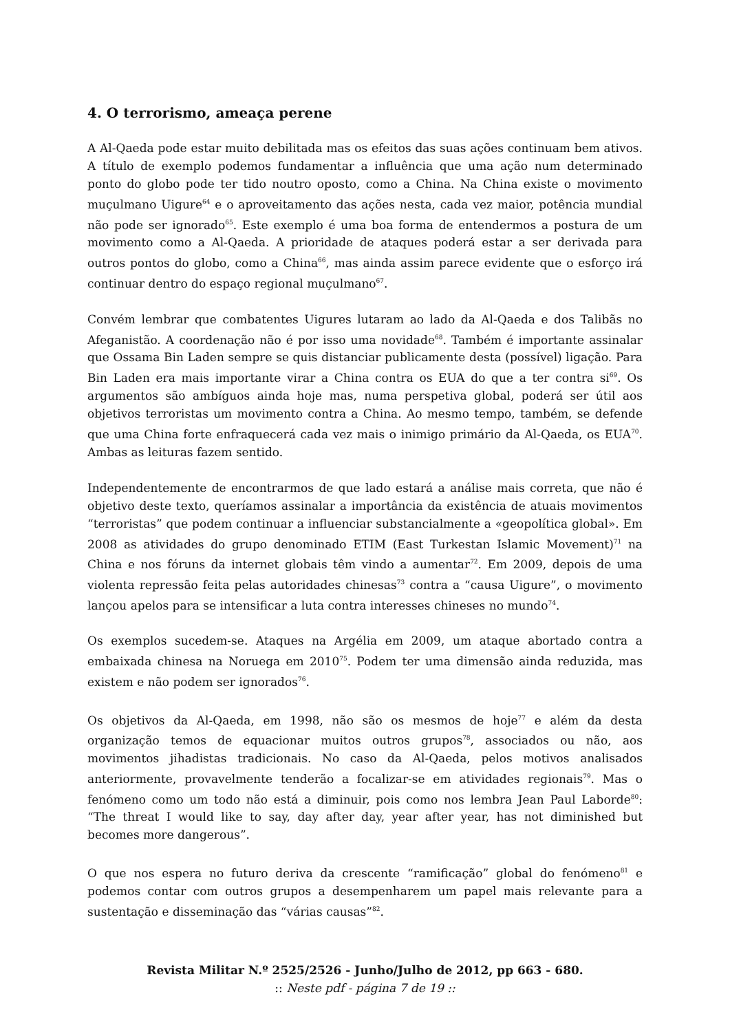4. O terrorismo, ameaça perene
A Al-Qaeda pode estar muito debilitada mas os efeitos das suas ações continuam bem ativos. A título de exemplo podemos fundamentar a influência que uma ação num determinado ponto do globo pode ter tido noutro oposto, como a China. Na China existe o movimento muçulmano Uigure<sup>64</sup> e o aproveitamento das ações nesta, cada vez maior, potência mundial não pode ser ignorado<sup>65</sup>. Este exemplo é uma boa forma de entendermos a postura de um movimento como a Al-Qaeda. A prioridade de ataques poderá estar a ser derivada para outros pontos do globo, como a China<sup>66</sup>, mas ainda assim parece evidente que o esforço irá continuar dentro do espaço regional muçulmano<sup>67</sup>.
Convém lembrar que combatentes Uigures lutaram ao lado da Al-Qaeda e dos Talibãs no Afeganistão. A coordenação não é por isso uma novidade<sup>68</sup>. Também é importante assinalar que Ossama Bin Laden sempre se quis distanciar publicamente desta (possível) ligação. Para Bin Laden era mais importante virar a China contra os EUA do que a ter contra si<sup>69</sup>. Os argumentos são ambíguos ainda hoje mas, numa perspetiva global, poderá ser útil aos objetivos terroristas um movimento contra a China. Ao mesmo tempo, também, se defende que uma China forte enfraquecerá cada vez mais o inimigo primário da Al-Qaeda, os EUA<sup>70</sup>. Ambas as leituras fazem sentido.
Independentemente de encontrarmos de que lado estará a análise mais correta, que não é objetivo deste texto, queríamos assinalar a importância da existência de atuais movimentos “terroristas” que podem continuar a influenciar substancialmente a «geopolítica global». Em 2008 as atividades do grupo denominado ETIM (East Turkestan Islamic Movement)<sup>71</sup> na China e nos fóruns da internet globais têm vindo a aumentar<sup>72</sup>. Em 2009, depois de uma violenta repressão feita pelas autoridades chinesas<sup>73</sup> contra a “causa Uigure”, o movimento lançou apelos para se intensificar a luta contra interesses chineses no mundo<sup>74</sup>.
Os exemplos sucedem-se. Ataques na Argélia em 2009, um ataque abortado contra a embaixada chinesa na Noruega em 2010<sup>75</sup>. Podem ter uma dimensão ainda reduzida, mas existem e não podem ser ignorados<sup>76</sup>.
Os objetivos da Al-Qaeda, em 1998, não são os mesmos de hoje<sup>77</sup> e além da desta organização temos de equacionar muitos outros grupos<sup>78</sup>, associados ou não, aos movimentos jihadistas tradicionais. No caso da Al-Qaeda, pelos motivos analisados anteriormente, provavelmente tenderão a focalizar-se em atividades regionais<sup>79</sup>. Mas o fenómeno como um todo não está a diminuir, pois como nos lembra Jean Paul Laborde<sup>80</sup>: “The threat I would like to say, day after day, year after year, has not diminished but becomes more dangerous”.
O que nos espera no futuro deriva da crescente “ramificação” global do fenómeno<sup>81</sup> e podemos contar com outros grupos a desempenharem um papel mais relevante para a sustentação e disseminação das “várias causas”<sup>82</sup>.
Revista Militar N.º 2525/2526 - Junho/Julho de 2012, pp 663 - 680.
:: Neste pdf - página 7 de 19 ::